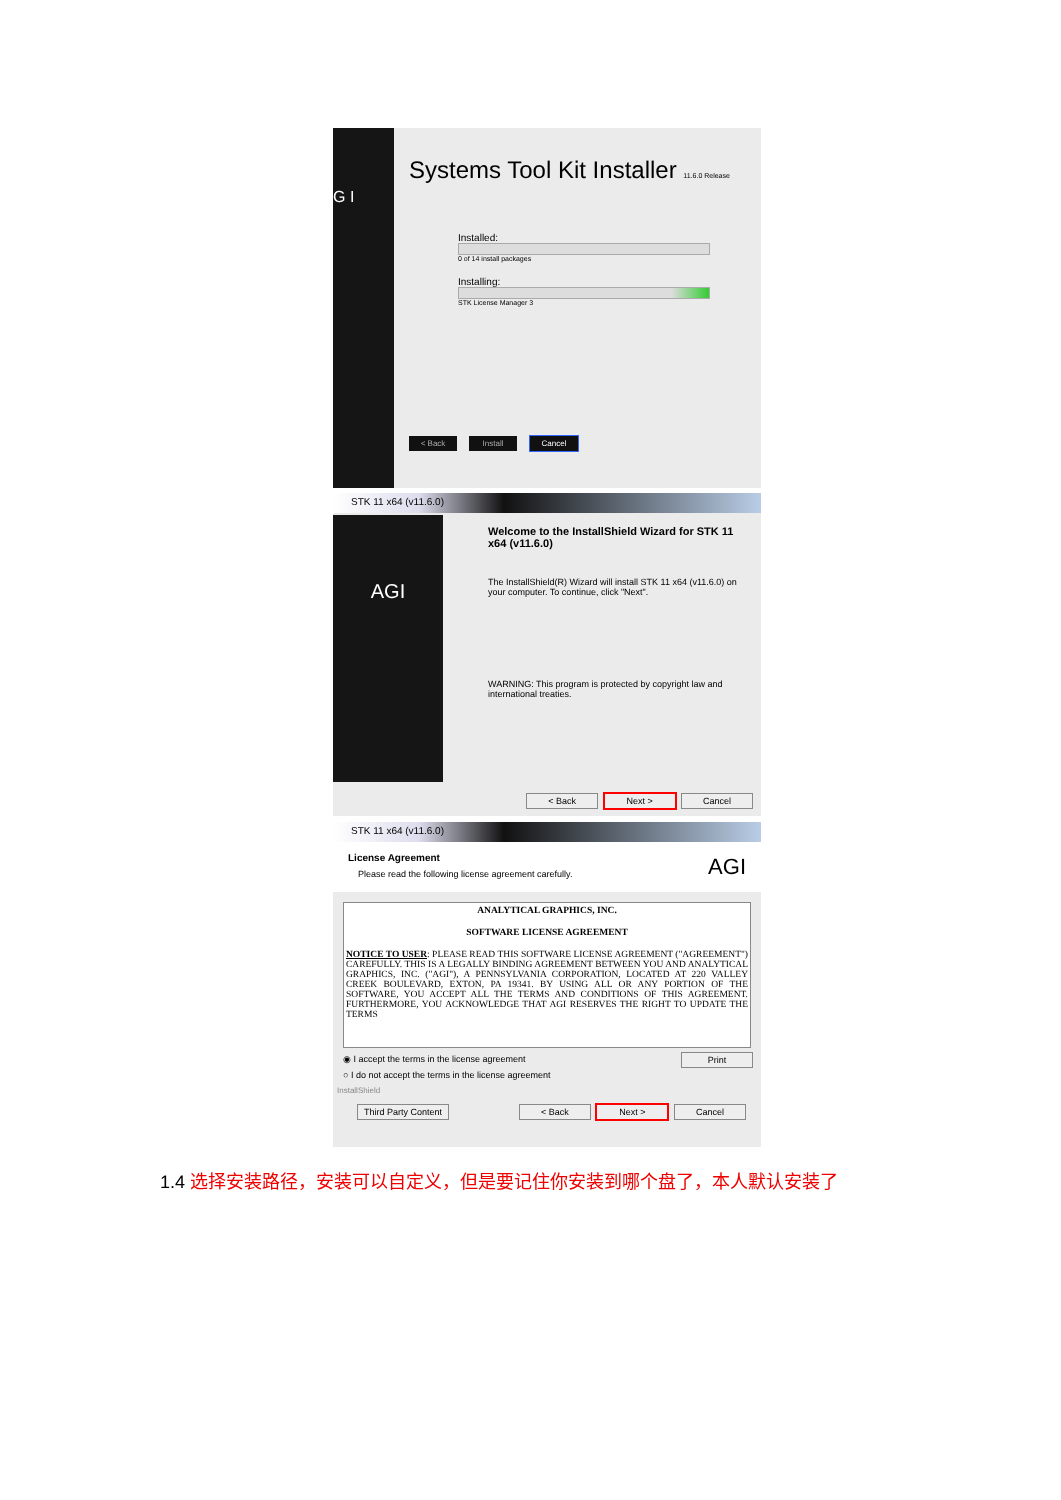G I
Systems Tool Kit Installer 11.6.0 Release
Installed:
0 of 14 install packages
Installing:
STK License Manager 3
< Back Install Cancel
STK 11 x64 (v11.6.0)
AGI
Welcome to the InstallShield Wizard for STK 11 x64 (v11.6.0)
The InstallShield(R) Wizard will install STK 11 x64 (v11.6.0) on your computer. To continue, click "Next".
WARNING: This program is protected by copyright law and international treaties.
< Back Next > Cancel
STK 11 x64 (v11.6.0)
License Agreement
Please read the following license agreement carefully.
AGI
ANALYTICAL GRAPHICS, INC.
SOFTWARE LICENSE AGREEMENT
NOTICE TO USER: PLEASE READ THIS SOFTWARE LICENSE AGREEMENT ("AGREEMENT") CAREFULLY. THIS IS A LEGALLY BINDING AGREEMENT BETWEEN YOU AND ANALYTICAL GRAPHICS, INC. ("AGI"), A PENNSYLVANIA CORPORATION, LOCATED AT 220 VALLEY CREEK BOULEVARD, EXTON, PA 19341. BY USING ALL OR ANY PORTION OF THE SOFTWARE, YOU ACCEPT ALL THE TERMS AND CONDITIONS OF THIS AGREEMENT. FURTHERMORE, YOU ACKNOWLEDGE THAT AGI RESERVES THE RIGHT TO UPDATE THE TERMS
◉ I accept the terms in the license agreement
○ I do not accept the terms in the license agreement
Print
InstallShield
Third Party Content < Back Next > Cancel
1.4 选择安装路径，安装可以自定义，但是要记住你安装到哪个盘了，本人默认安装了